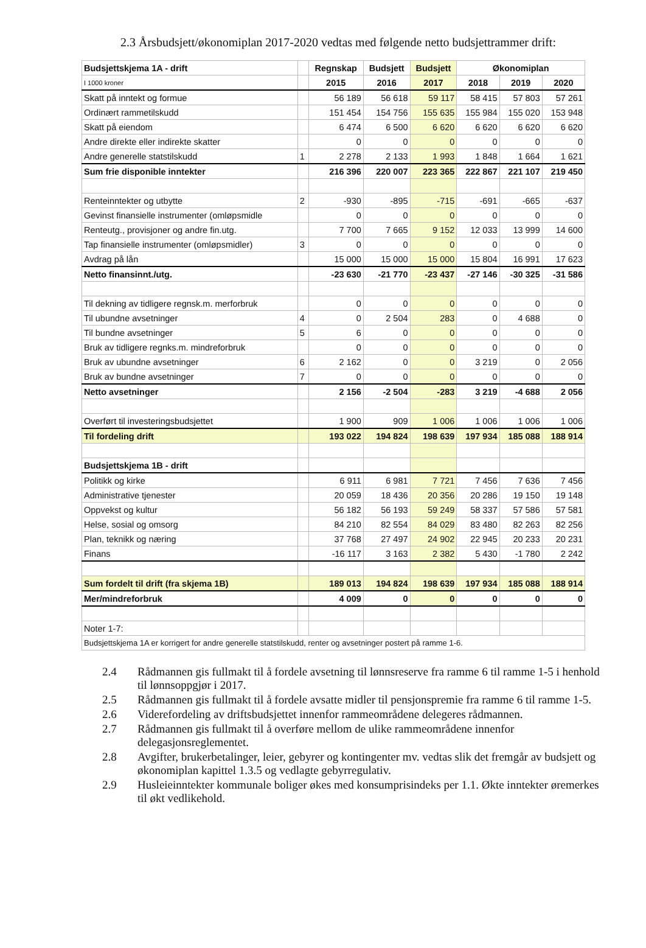2.3 Årsbudsjett/økonomiplan 2017-2020 vedtas med følgende netto budsjettrammer drift:
| Budsjettskjema 1A - drift | | Regnskap | Budsjett | Budsjett | Økonomiplan | | |
| I 1000 kroner | | 2015 | 2016 | 2017 | 2018 | 2019 | 2020 |
| Skatt på inntekt og formue | | 56 189 | 56 618 | 59 117 | 58 415 | 57 803 | 57 261 |
| Ordinært rammetilskudd | | 151 454 | 154 756 | 155 635 | 155 984 | 155 020 | 153 948 |
| Skatt på eiendom | | 6 474 | 6 500 | 6 620 | 6 620 | 6 620 | 6 620 |
| Andre direkte eller indirekte skatter | | 0 | 0 | 0 | 0 | 0 | 0 |
| Andre generelle statstilskudd | 1 | 2 278 | 2 133 | 1 993 | 1 848 | 1 664 | 1 621 |
| Sum frie disponible inntekter | | 216 396 | 220 007 | 223 365 | 222 867 | 221 107 | 219 450 |
| Renteinntekter og utbytte | 2 | -930 | -895 | -715 | -691 | -665 | -637 |
| Gevinst finansielle instrumenter (omløpsmidle | | 0 | 0 | 0 | 0 | 0 | 0 |
| Renteutg., provisjoner og andre fin.utg. | | 7 700 | 7 665 | 9 152 | 12 033 | 13 999 | 14 600 |
| Tap finansielle instrumenter (omløpsmidler) | 3 | 0 | 0 | 0 | 0 | 0 | 0 |
| Avdrag på lån | | 15 000 | 15 000 | 15 000 | 15 804 | 16 991 | 17 623 |
| Netto finansinnt./utg. | | -23 630 | -21 770 | -23 437 | -27 146 | -30 325 | -31 586 |
| Til dekning av tidligere regnsk.m. merforbruk | | 0 | 0 | 0 | 0 | 0 | 0 |
| Til ubundne avsetninger | 4 | 0 | 2 504 | 283 | 0 | 4 688 | 0 |
| Til bundne avsetninger | 5 | 6 | 0 | 0 | 0 | 0 | 0 |
| Bruk av tidligere regnks.m. mindreforbruk | | 0 | 0 | 0 | 0 | 0 | 0 |
| Bruk av ubundne avsetninger | 6 | 2 162 | 0 | 0 | 3 219 | 0 | 2 056 |
| Bruk av bundne avsetninger | 7 | 0 | 0 | 0 | 0 | 0 | 0 |
| Netto avsetninger | | 2 156 | -2 504 | -283 | 3 219 | -4 688 | 2 056 |
| Overført til investeringsbudsjettet | | 1 900 | 909 | 1 006 | 1 006 | 1 006 | 1 006 |
| Til fordeling drift | | 193 022 | 194 824 | 198 639 | 197 934 | 185 088 | 188 914 |
| Budsjettskjema 1B - drift | | | | | | | |
| Politikk og kirke | | 6 911 | 6 981 | 7 721 | 7 456 | 7 636 | 7 456 |
| Administrative tjenester | | 20 059 | 18 436 | 20 356 | 20 286 | 19 150 | 19 148 |
| Oppvekst og kultur | | 56 182 | 56 193 | 59 249 | 58 337 | 57 586 | 57 581 |
| Helse, sosial og omsorg | | 84 210 | 82 554 | 84 029 | 83 480 | 82 263 | 82 256 |
| Plan, teknikk og næring | | 37 768 | 27 497 | 24 902 | 22 945 | 20 233 | 20 231 |
| Finans | | -16 117 | 3 163 | 2 382 | 5 430 | -1 780 | 2 242 |
| Sum fordelt til drift (fra skjema 1B) | | 189 013 | 194 824 | 198 639 | 197 934 | 185 088 | 188 914 |
| Mer/mindreforbruk | | 4 009 | 0 | 0 | 0 | 0 | 0 |
| Noter 1-7: | | | | | | | |
| Budsjettskjema 1A er korrigert for andre generelle statstilskudd, renter og avsetninger postert på ramme 1-6. | | | | | | | |
2.4 Rådmannen gis fullmakt til å fordele avsetning til lønnsreserve fra ramme 6 til ramme 1-5 i henhold til lønnsoppgjør i 2017.
2.5 Rådmannen gis fullmakt til å fordele avsatte midler til pensjonspremie fra ramme 6 til ramme 1-5.
2.6 Viderefordeling av driftsbudsjettet innenfor rammeområdene delegeres rådmannen.
2.7 Rådmannen gis fullmakt til å overføre mellom de ulike rammeområdene innenfor delegasjonsreglementet.
2.8 Avgifter, brukerbetalinger, leier, gebyrer og kontingenter mv. vedtas slik det fremgår av budsjett og økonomiplan kapittel 1.3.5 og vedlagte gebyrregulativ.
2.9 Husleieinntekter kommunale boliger økes med konsumprisindeks per 1.1. Økte inntekter øremerkes til økt vedlikehold.